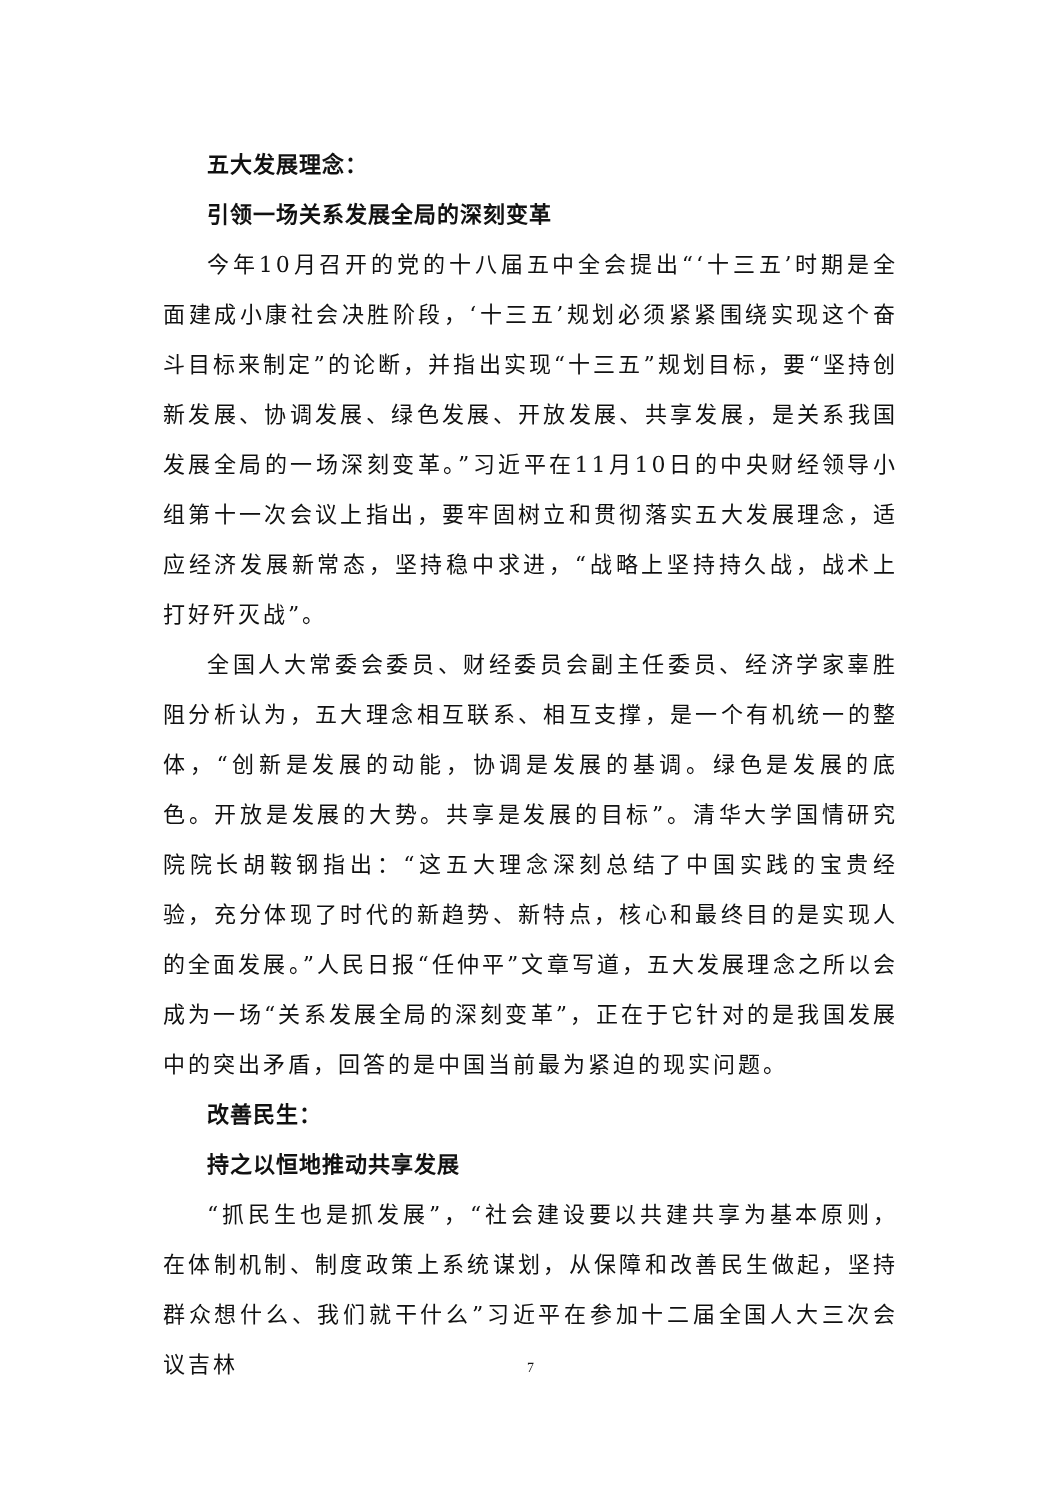五大发展理念：
引领一场关系发展全局的深刻变革
今年10月召开的党的十八届五中全会提出“‘十三五’时期是全面建成小康社会决胜阶段，‘十三五’规划必须紧紧围绕实现这个奋斗目标来制定”的论断，并指出实现“十三五”规划目标，要“坚持创新发展、协调发展、绿色发展、开放发展、共享发展，是关系我国发展全局的一场深刻变革。”习近平在11月10日的中央财经领导小组第十一次会议上指出，要牢固树立和贯彻落实五大发展理念，适应经济发展新常态，坚持稳中求进，“战略上坚持持久战，战术上打好歼灭战”。
全国人大常委会委员、财经委员会副主任委员、经济学家辜胜阻分析认为，五大理念相互联系、相互支撑，是一个有机统一的整体，“创新是发展的动能，协调是发展的基调。绿色是发展的底色。开放是发展的大势。共享是发展的目标”。清华大学国情研究院院长胡鞍钢指出：“这五大理念深刻总结了中国实践的宝贵经验，充分体现了时代的新趋势、新特点，核心和最终目的是实现人的全面发展。”人民日报“任仲平”文章写道，五大发展理念之所以会成为一场“关系发展全局的深刻变革”，正在于它针对的是我国发展中的突出矛盾，回答的是中国当前最为紧迫的现实问题。
改善民生：
持之以恒地推动共享发展
“抓民生也是抓发展”，“社会建设要以共建共享为基本原则，在体制机制、制度政策上系统谋划，从保障和改善民生做起，坚持群众想什么、我们就干什么”习近平在参加十二届全国人大三次会议吉林
7